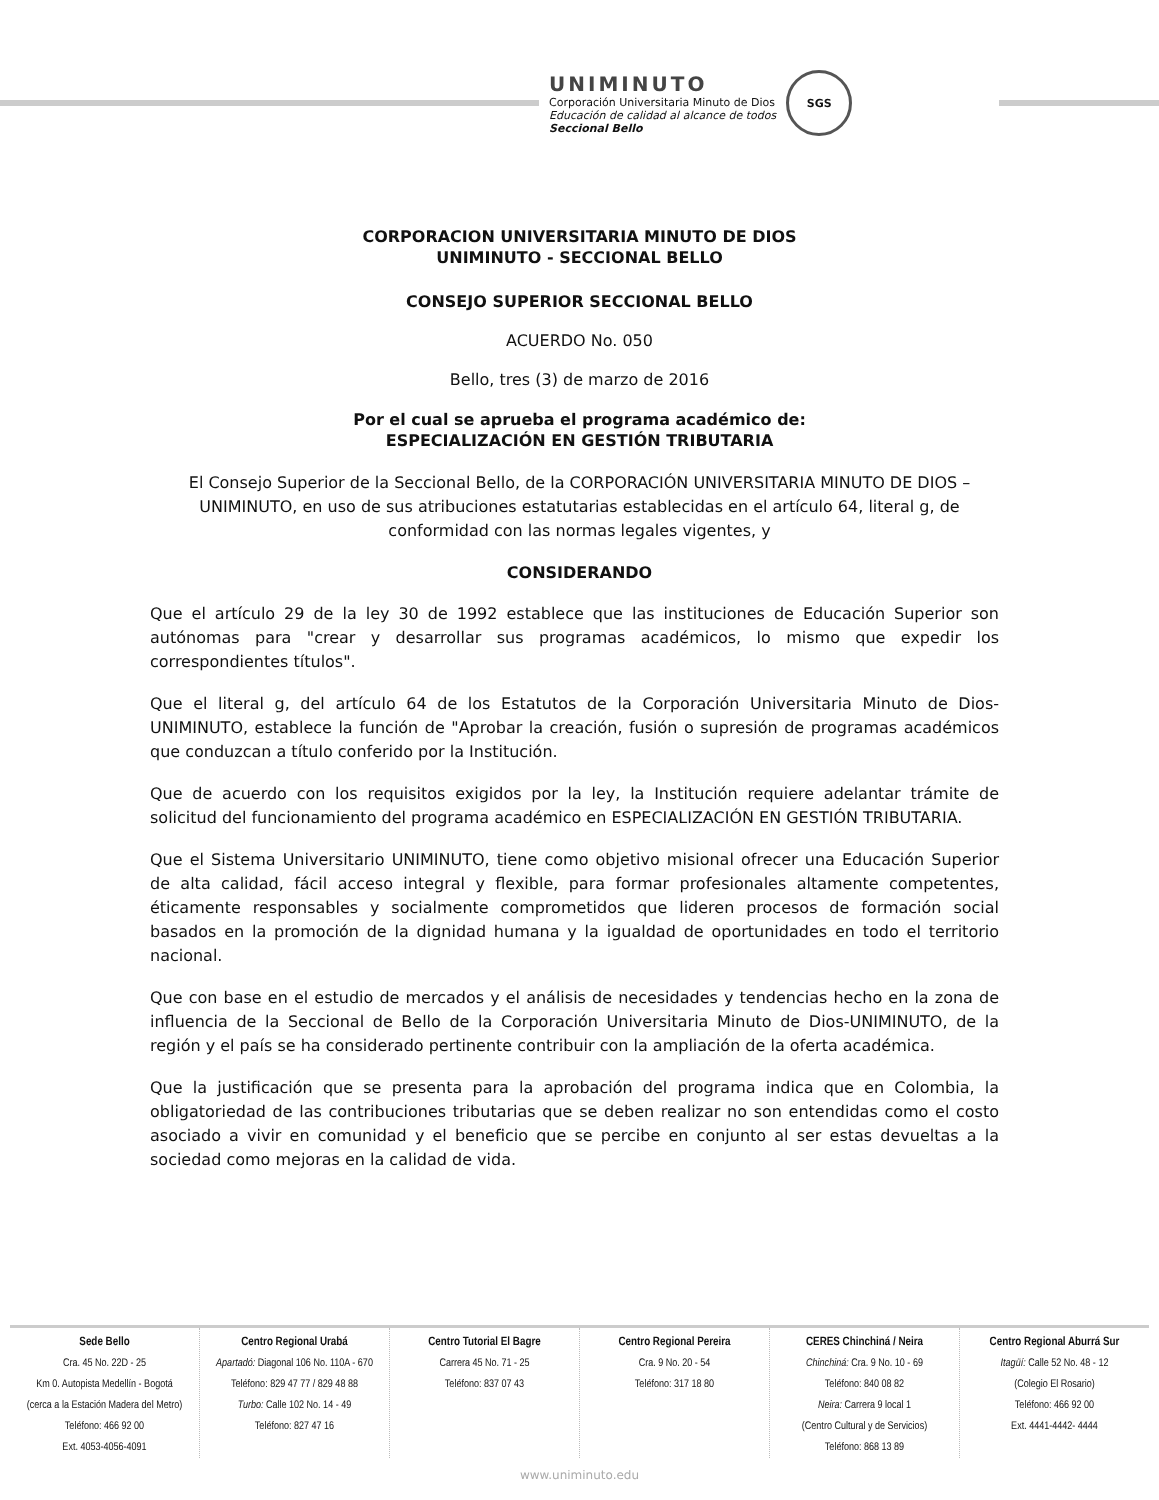UNIMINUTO
Corporación Universitaria Minuto de Dios
Educación de calidad al alcance de todos
Seccional Bello
SGS
CORPORACION UNIVERSITARIA MINUTO DE DIOS
UNIMINUTO - SECCIONAL BELLO
CONSEJO SUPERIOR SECCIONAL BELLO
ACUERDO No. 050
Bello, tres (3) de marzo de 2016
Por el cual se aprueba el programa académico de:
ESPECIALIZACIÓN EN GESTIÓN TRIBUTARIA
El Consejo Superior de la Seccional Bello, de la CORPORACIÓN UNIVERSITARIA MINUTO DE DIOS – UNIMINUTO, en uso de sus atribuciones estatutarias establecidas en el artículo 64, literal g, de conformidad con las normas legales vigentes, y
CONSIDERANDO
Que el artículo 29 de la ley 30 de 1992 establece que las instituciones de Educación Superior son autónomas para "crear y desarrollar sus programas académicos, lo mismo que expedir los correspondientes títulos".
Que el literal g, del artículo 64 de los Estatutos de la Corporación Universitaria Minuto de Dios-UNIMINUTO, establece la función de "Aprobar la creación, fusión o supresión de programas académicos que conduzcan a título conferido por la Institución.
Que de acuerdo con los requisitos exigidos por la ley, la Institución requiere adelantar trámite de solicitud del funcionamiento del programa académico en ESPECIALIZACIÓN EN GESTIÓN TRIBUTARIA.
Que el Sistema Universitario UNIMINUTO, tiene como objetivo misional ofrecer una Educación Superior de alta calidad, fácil acceso integral y flexible, para formar profesionales altamente competentes, éticamente responsables y socialmente comprometidos que lideren procesos de formación social basados en la promoción de la dignidad humana y la igualdad de oportunidades en todo el territorio nacional.
Que con base en el estudio de mercados y el análisis de necesidades y tendencias hecho en la zona de influencia de la Seccional de Bello de la Corporación Universitaria Minuto de Dios-UNIMINUTO, de la región y el país se ha considerado pertinente contribuir con la ampliación de la oferta académica.
Que la justificación que se presenta para la aprobación del programa indica que en Colombia, la obligatoriedad de las contribuciones tributarias que se deben realizar no son entendidas como el costo asociado a vivir en comunidad y el beneficio que se percibe en conjunto al ser estas devueltas a la sociedad como mejoras en la calidad de vida.
Sede Bello
Cra. 45 No. 22D - 25
Km 0. Autopista Medellín - Bogotá
(cerca a la Estación Madera del Metro)
Teléfono: 466 92 00
Ext. 4053-4056-4091
Centro Regional Urabá
Apartadó: Diagonal 106 No. 110A - 670
Teléfono: 829 47 77 / 829 48 88
Turbo: Calle 102 No. 14 - 49
Teléfono: 827 47 16
Centro Tutorial El Bagre
Carrera 45 No. 71 - 25
Teléfono: 837 07 43
Centro Regional Pereira
Cra. 9 No. 20 - 54
Teléfono: 317 18 80
CERES Chinchiná / Neira
Chinchiná: Cra. 9 No. 10 - 69
Teléfono: 840 08 82
Neira: Carrera 9 local 1
(Centro Cultural y de Servicios)
Teléfono: 868 13 89
Centro Regional Aburrá Sur
Itagüí: Calle 52 No. 48 - 12
(Colegio El Rosario)
Teléfono: 466 92 00
Ext. 4441-4442- 4444
www.uniminuto.edu